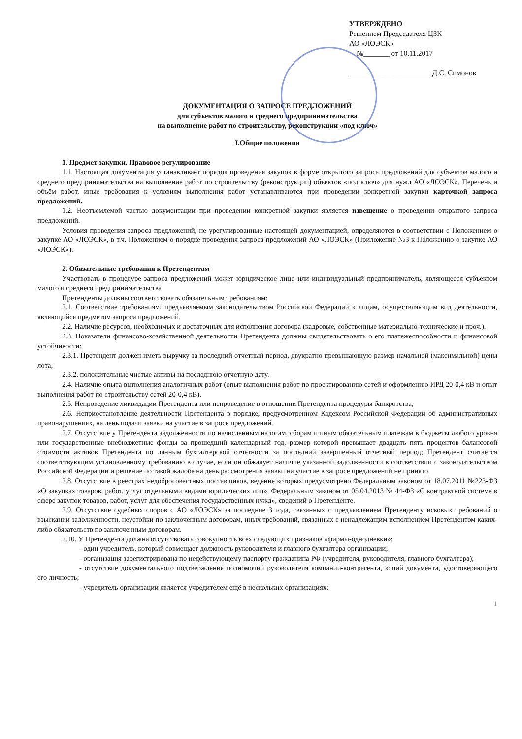УТВЕРЖДЕНО
Решением Председателя ЦЗК
АО «ЛОЭСК»
№_______ от 10.11.2017
______________________ Д.С. Симонов
ДОКУМЕНТАЦИЯ О ЗАПРОСЕ ПРЕДЛОЖЕНИЙ
для субъектов малого и среднего предпринимательства
на выполнение работ по строительству, реконструкции «под ключ»
I.Общие положения
1. Предмет закупки. Правовое регулирование
1.1. Настоящая документация устанавливает порядок проведения закупок в форме открытого запроса предложений для субъектов малого и среднего предпринимательства на выполнение работ по строительству (реконструкции) объектов «под ключ» для нужд АО «ЛОЭСК». Перечень и объём работ, иные требования к условиям выполнения работ устанавливаются при проведении конкретной закупки карточкой запроса предложений.
1.2. Неотъемлемой частью документации при проведении конкретной закупки является извещение о проведении открытого запроса предложений.
Условия проведения запроса предложений, не урегулированные настоящей документацией, определяются в соответствии с Положением о закупке АО «ЛОЭСК», в т.ч. Положением о порядке проведения запроса предложений АО «ЛОЭСК» (Приложение №3 к Положению о закупке АО «ЛОЭСК»).
2. Обязательные требования к Претендентам
Участвовать в процедуре запроса предложений может юридическое лицо или индивидуальный предприниматель, являющееся субъектом малого и среднего предпринимательства
Претенденты должны соответствовать обязательным требованиям:
2.1. Соответствие требованиям, предъявляемым законодательством Российской Федерации к лицам, осуществляющим вид деятельности, являющийся предметом запроса предложений.
2.2. Наличие ресурсов, необходимых и достаточных для исполнения договора (кадровые, собственные материально-технические и проч.).
2.3. Показатели финансово-хозяйственной деятельности Претендента должны свидетельствовать о его платежеспособности и финансовой устойчивости:
2.3.1. Претендент должен иметь выручку за последний отчетный период, двукратно превышающую размер начальной (максимальной) цены лота;
2.3.2. положительные чистые активы на последнюю отчетную дату.
2.4. Наличие опыта выполнения аналогичных работ (опыт выполнения работ по проектированию сетей и оформлению ИРД 20-0,4 кВ и опыт выполнения работ по строительству сетей 20-0,4 кВ).
2.5. Непроведение ликвидации Претендента или непроведение в отношении Претендента процедуры банкротства;
2.6. Неприостановление деятельности Претендента в порядке, предусмотренном Кодексом Российской Федерации об административных правонарушениях, на день подачи заявки на участие в запросе предложений.
2.7. Отсутствие у Претендента задолженности по начисленным налогам, сборам и иным обязательным платежам в бюджеты любого уровня или государственные внебюджетные фонды за прошедший календарный год, размер которой превышает двадцать пять процентов балансовой стоимости активов Претендента по данным бухгалтерской отчетности за последний завершенный отчетный период; Претендент считается соответствующим установленному требованию в случае, если он обжалует наличие указанной задолженности в соответствии с законодательством Российской Федерации и решение по такой жалобе на день рассмотрения заявки на участие в запросе предложений не принято.
2.8. Отсутствие в реестрах недобросовестных поставщиков, ведение которых предусмотрено Федеральным законом от 18.07.2011 №223-ФЗ «О закупках товаров, работ, услуг отдельными видами юридических лиц», Федеральным законом от 05.04.2013 № 44-ФЗ «О контрактной системе в сфере закупок товаров, работ, услуг для обеспечения государственных нужд», сведений о Претенденте.
2.9. Отсутствие судебных споров с АО «ЛОЭСК» за последние 3 года, связанных с предъявлением Претенденту исковых требований о взыскании задолженности, неустойки по заключенным договорам, иных требований, связанных с ненадлежащим исполнением Претендентом каких-либо обязательств по заключенным договорам.
2.10. У Претендента должна отсутствовать совокупность всех следующих признаков «фирмы-однодневки»:
- один учредитель, который совмещает должность руководителя и главного бухгалтера организации;
- организация зарегистрирована по недействующему паспорту гражданина РФ (учредителя, руководителя, главного бухгалтера);
- отсутствие документального подтверждения полномочий руководителя компании-контрагента, копий документа, удостоверяющего его личность;
- учредитель организации является учредителем ещё в нескольких организациях;
1